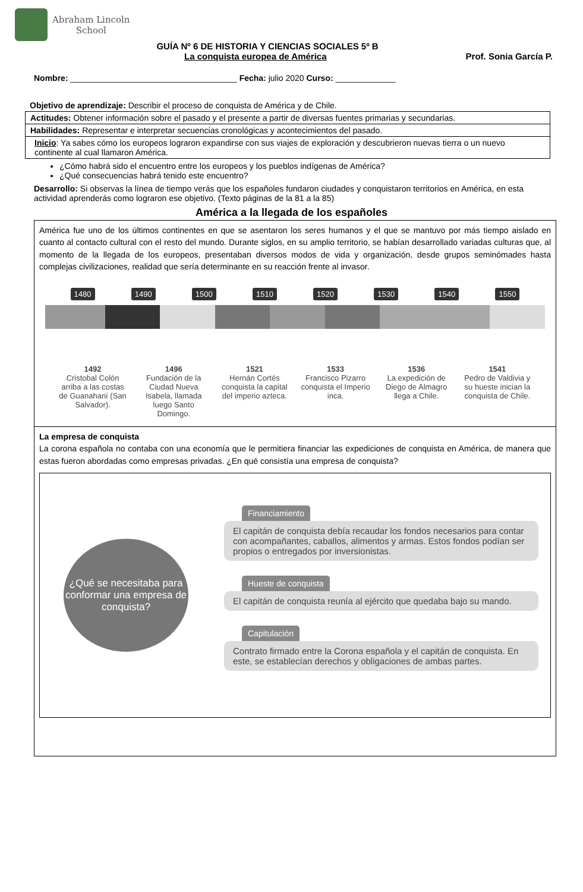Abraham Lincoln
School
GUÍA Nº 6 DE HISTORIA Y CIENCIAS SOCIALES 5º B
La conquista europea de América Prof. Sonia García P.
Nombre: ____________________________________ Fecha: julio 2020 Curso: _____________
Objetivo de aprendizaje: Describir el proceso de conquista de América y de Chile.
Actitudes: Obtener información sobre el pasado y el presente a partir de diversas fuentes primarias y secundarias.
Habilidades: Representar e interpretar secuencias cronológicas y acontecimientos del pasado.
Inicio: Ya sabes cómo los europeos lograron expandirse con sus viajes de exploración y descubrieron nuevas tierra o un nuevo continente al cual llamaron América.
¿Cómo habrá sido el encuentro entre los europeos y los pueblos indígenas de América?
¿Qué consecuencias habrá tenido este encuentro?
Desarrollo: Si observas la línea de tiempo verás que los españoles fundaron ciudades y conquistaron territorios en América, en esta actividad aprenderás como lograron ese objetivo. (Texto páginas de la 81 a la 85)
América a la llegada de los españoles
América fue uno de los últimos continentes en que se asentaron los seres humanos y el que se mantuvo por más tiempo aislado en cuanto al contacto cultural con el resto del mundo. Durante siglos, en su amplio territorio, se habían desarrollado variadas culturas que, al momento de la llegada de los europeos, presentaban diversos modos de vida y organización, desde grupos seminómades hasta complejas civilizaciones, realidad que sería determinante en su reacción frente al invasor.
1480 1490 1500 1510 1520 1530 1540 1550
1492
Cristobal Colón arriba a las costas de Guanahaní (San Salvador).
1496
Fundación de la Ciudad Nueva Isabela, llamada luego Santo Domingo.
1521
Hernán Cortés conquista la capital del imperio azteca.
1533
Francisco Pizarro conquista el Imperio inca.
1536
La expedición de Diego de Almagro llega a Chile.
1541
Pedro de Valdivia y su hueste inician la conquista de Chile.
La empresa de conquista
La corona española no contaba con una economía que le permitiera financiar las expediciones de conquista en América, de manera que estas fueron abordadas como empresas privadas. ¿En qué consistía una empresa de conquista?
¿Qué se necesitaba para conformar una empresa de conquista?
Financiamiento
El capitán de conquista debía recaudar los fondos necesarios para contar con acompañantes, caballos, alimentos y armas. Estos fondos podían ser propios o entregados por inversionistas.
Hueste de conquista
El capitán de conquista reunía al ejército que quedaba bajo su mando.
Capitulación
Contrato firmado entre la Corona española y el capitán de conquista. En este, se establecían derechos y obligaciones de ambas partes.